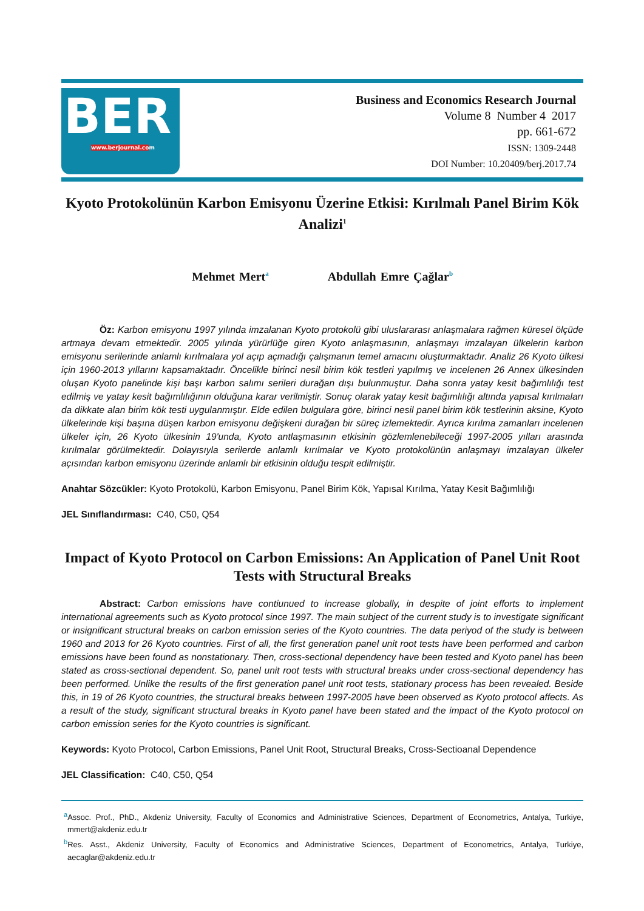BER
www.berjournal.com
Business and Economics Research Journal
Volume 8 Number 4 2017
pp. 661-672
ISSN: 1309-2448
DOI Number: 10.20409/berj.2017.74
Kyoto Protokolünün Karbon Emisyonu Üzerine Etkisi: Kırılmalı Panel Birim Kök Analizi<sup>1</sup>
Mehmet Mert<sup>a</sup> Abdullah Emre Çağlar<sup>b</sup>
Öz: Karbon emisyonu 1997 yılında imzalanan Kyoto protokolü gibi uluslararası anlaşmalara rağmen küresel ölçüde artmaya devam etmektedir. 2005 yılında yürürlüğe giren Kyoto anlaşmasının, anlaşmayı imzalayan ülkelerin karbon emisyonu serilerinde anlamlı kırılmalara yol açıp açmadığı çalışmanın temel amacını oluşturmaktadır. Analiz 26 Kyoto ülkesi için 1960-2013 yıllarını kapsamaktadır. Öncelikle birinci nesil birim kök testleri yapılmış ve incelenen 26 Annex ülkesinden oluşan Kyoto panelinde kişi başı karbon salımı serileri durağan dışı bulunmuştur. Daha sonra yatay kesit bağımlılığı test edilmiş ve yatay kesit bağımlılığının olduğuna karar verilmiştir. Sonuç olarak yatay kesit bağımlılığı altında yapısal kırılmaları da dikkate alan birim kök testi uygulanmıştır. Elde edilen bulgulara göre, birinci nesil panel birim kök testlerinin aksine, Kyoto ülkelerinde kişi başına düşen karbon emisyonu değişkeni durağan bir süreç izlemektedir. Ayrıca kırılma zamanları incelenen ülkeler için, 26 Kyoto ülkesinin 19'unda, Kyoto antlaşmasının etkisinin gözlemlenebileceği 1997-2005 yılları arasında kırılmalar görülmektedir. Dolayısıyla serilerde anlamlı kırılmalar ve Kyoto protokolünün anlaşmayı imzalayan ülkeler açısından karbon emisyonu üzerinde anlamlı bir etkisinin olduğu tespit edilmiştir.
Anahtar Sözcükler: Kyoto Protokolü, Karbon Emisyonu, Panel Birim Kök, Yapısal Kırılma, Yatay Kesit Bağımlılığı
JEL Sınıflandırması: C40, C50, Q54
Impact of Kyoto Protocol on Carbon Emissions: An Application of Panel Unit Root Tests with Structural Breaks
Abstract: Carbon emissions have contiunued to increase globally, in despite of joint efforts to implement international agreements such as Kyoto protocol since 1997. The main subject of the current study is to investigate significant or insignificant structural breaks on carbon emission series of the Kyoto countries. The data periyod of the study is between 1960 and 2013 for 26 Kyoto countries. First of all, the first generation panel unit root tests have been performed and carbon emissions have been found as nonstationary. Then, cross-sectional dependency have been tested and Kyoto panel has been stated as cross-sectional dependent. So, panel unit root tests with structural breaks under cross-sectional dependency has been performed. Unlike the results of the first generation panel unit root tests, stationary process has been revealed. Beside this, in 19 of 26 Kyoto countries, the structural breaks between 1997-2005 have been observed as Kyoto protocol affects. As a result of the study, significant structural breaks in Kyoto panel have been stated and the impact of the Kyoto protocol on carbon emission series for the Kyoto countries is significant.
Keywords: Kyoto Protocol, Carbon Emissions, Panel Unit Root, Structural Breaks, Cross-Sectioanal Dependence
JEL Classification: C40, C50, Q54
<sup>a</sup> Assoc. Prof., PhD., Akdeniz University, Faculty of Economics and Administrative Sciences, Department of Econometrics, Antalya, Turkiye, mmert@akdeniz.edu.tr
<sup>b</sup> Res. Asst., Akdeniz University, Faculty of Economics and Administrative Sciences, Department of Econometrics, Antalya, Turkiye, aecaglar@akdeniz.edu.tr